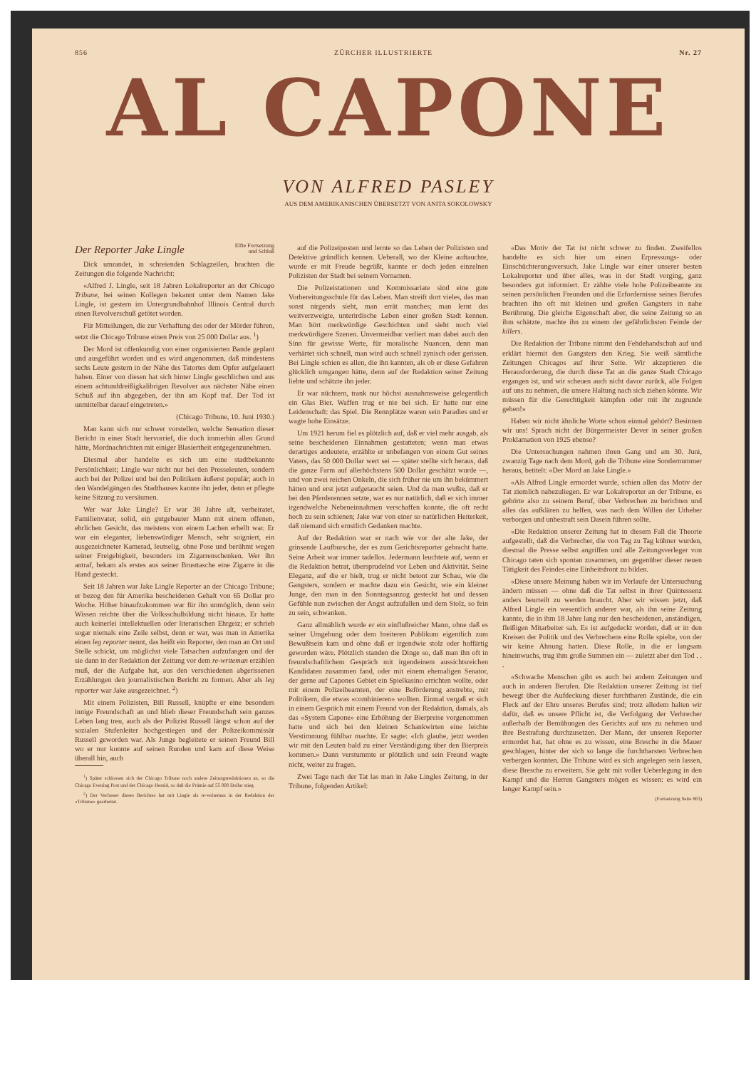856 ZÜRCHER ILLUSTRIERTE Nr. 27
AL CAPONE
VON ALFRED PASLEY
AUS DEM AMERIKANISCHEN ÜBERSETZT VON ANITA SOKOLOWSKY
Der Reporter Jake Lingle Elfte Fortsetzung
und Schluß
Dick umrandet, in schreienden Schlagzeilen, brachten die Zeitungen die folgende Nachricht:
«Alfred J. Lingle, seit 18 Jahren Lokalreporter an der Chicago Tribune, bei seinen Kollegen bekannt unter dem Namen Jake Lingle, ist gestern im Untergrundbahnhof Illinois Central durch einen Revolverschuß getötet worden.
Für Mitteilungen, die zur Verhaftung des oder der Mörder führen, setzt die Chicago Tribune einen Preis von 25 000 Dollar aus. <sup>1</sup>)
Der Mord ist offenkundig von einer organisierten Bande geplant und ausgeführt worden und es wird angenommen, daß mindestens sechs Leute gestern in der Nähe des Tatortes dem Opfer aufgelauert haben. Einer von diesen hat sich hinter Lingle geschlichen und aus einem achtunddreißigkalibrigen Revolver aus nächster Nähe einen Schuß auf ihn abgegeben, der ihn am Kopf traf. Der Tod ist unmittelbar darauf eingetreten.»
(Chicago Tribune, 10. Juni 1930.)
Man kann sich nur schwer vorstellen, welche Sensation dieser Bericht in einer Stadt hervorrief, die doch immerhin allen Grund hätte, Mordnachrichten mit einiger Blasiertheit entgegenzunehmen.
Diesmal aber handelte es sich um eine stadtbekannte Persönlichkeit; Lingle war nicht nur bei den Presseleuten, sondern auch bei der Polizei und bei den Politikern äußerst populär; auch in den Wandelgängen des Stadthauses kannte ihn jeder, denn er pflegte keine Sitzung zu versäumen.
Wer war Jake Lingle? Er war 38 Jahre alt, verheiratet, Familienvater, solid, ein gutgebauter Mann mit einem offenen, ehrlichen Gesicht, das meistens von einem Lachen erhellt war. Er war ein eleganter, liebenswürdiger Mensch, sehr soigniert, ein ausgezeichneter Kamerad, leutselig, ohne Pose und berühmt wegen seiner Freigebigkeit, besonders im Zigarrenschenken. Wer ihn antraf, bekam als erstes aus seiner Brusttasche eine Zigarre in die Hand gesteckt.
Seit 18 Jahren war Jake Lingle Reporter an der Chicago Tribune; er bezog den für Amerika bescheidenen Gehalt von 65 Dollar pro Woche. Höher hinaufzukommen war für ihn unmöglich, denn sein Wissen reichte über die Volksschulbildung nicht hinaus. Er hatte auch keinerlei intellektuellen oder literarischen Ehrgeiz; er schrieb sogar niemals eine Zeile selbst, denn er war, was man in Amerika einen leg reporter nennt, das heißt ein Reporter, den man an Ort und Stelle schickt, um möglichst viele Tatsachen aufzufangen und der sie dann in der Redaktion der Zeitung vor dem re-writeman erzählen muß, der die Aufgabe hat, aus den verschiedenen abgerissenen Erzählungen den journalistischen Bericht zu formen. Aber als leg reporter war Jake ausgezeichnet. <sup>2</sup>)
Mit einem Polizisten, Bill Russell, knüpfte er eine besonders innige Freundschaft an und blieb dieser Freundschaft sein ganzes Leben lang treu, auch als der Polizist Russell längst schon auf der sozialen Stufenleiter hochgestiegen und der Polizeikommissär Russell geworden war. Als Junge begleitete er seinen Freund Bill wo er nur konnte auf seinen Runden und kam auf diese Weise überall hin, auch
<sup>1</sup>) Später schlossen sich der Chicago Tribune noch andere Zeitungsredaktionen an, so die Chicago Evening Post und der Chicago Herald, so daß die Prämie auf 55 000 Dollar stieg.
<sup>2</sup>) Der Verfasser dieses Berichtes hat mit Lingle als re-writeman in der Redaktion der «Tribune» gearbeitet.
auf die Polizeiposten und lernte so das Leben der Polizisten und Detektive gründlich kennen. Ueberall, wo der Kleine auftauchte, wurde er mit Freude begrüßt, kannte er doch jeden einzelnen Polizisten der Stadt bei seinem Vornamen.
Die Polizeistationen und Kommissariate sind eine gute Vorbereitungsschule für das Leben. Man streift dort vieles, das man sonst nirgends sieht, man errät manches; man lernt das weitverzweigte, unterirdische Leben einer großen Stadt kennen. Man hört merkwürdige Geschichten und sieht noch viel merkwürdigere Szenen. Unvermeidbar verliert man dabei auch den Sinn für gewisse Werte, für moralische Nuancen, denn man verhärtet sich schnell, man wird auch schnell zynisch oder gerissen. Bei Lingle schien es allen, die ihn kannten, als ob er diese Gefahren glücklich umgangen hätte, denn auf der Redaktion seiner Zeitung liebte und schätzte ihn jeder.
Er war nüchtern, trank nur höchst ausnahmsweise gelegentlich ein Glas Bier. Waffen trug er nie bei sich. Er hatte nur eine Leidenschaft: das Spiel. Die Rennplätze waren sein Paradies und er wagte hohe Einsätze.
Um 1921 herum fiel es plötzlich auf, daß er viel mehr ausgab, als seine bescheidenen Einnahmen gestatteten; wenn man etwas derartiges andeutete, erzählte er unbefangen von einem Gut seines Vaters, das 50 000 Dollar wert sei — später stellte sich heraus, daß die ganze Farm auf allerhöchstens 500 Dollar geschätzt wurde —, und von zwei reichen Onkeln, die sich früher nie um ihn bekümmert hätten und erst jetzt aufgetaucht seien. Und da man wußte, daß er bei den Pferderennen setzte, war es nur natürlich, daß er sich immer irgendwelche Nebeneinnahmen verschaffen konnte, die oft recht hoch zu sein schienen; Jake war von einer so natürlichen Heiterkeit, daß niemand sich ernstlich Gedanken machte.
Auf der Redaktion war er nach wie vor der alte Jake, der grinsende Laufbursche, der es zum Gerichtsreporter gebracht hatte. Seine Arbeit war immer tadellos. Jedermann leuchtete auf, wenn er die Redaktion betrat, übersprudelnd vor Leben und Aktivität. Seine Eleganz, auf die er hielt, trug er nicht betont zur Schau, wie die Gangsters, sondern er machte dazu ein Gesicht, wie ein kleiner Junge, den man in den Sonntagsanzug gesteckt hat und dessen Gefühle nun zwischen der Angst aufzufallen und dem Stolz, so fein zu sein, schwanken.
Ganz allmählich wurde er ein einflußreicher Mann, ohne daß es seiner Umgebung oder dem breiteren Publikum eigentlich zum Bewußtsein kam und ohne daß er irgendwie stolz oder hoffärtig geworden wäre. Plötzlich standen die Dinge so, daß man ihn oft in freundschaftlichem Gespräch mit irgendeinem aussichtsreichen Kandidaten zusammen fand, oder mit einem ehemaligen Senator, der gerne auf Capones Gebiet ein Spielkasino errichten wollte, oder mit einem Polizeibeamten, der eine Beförderung anstrebte, mit Politikern, die etwas «combinieren» wollten. Einmal vergaß er sich in einem Gespräch mit einem Freund von der Redaktion, damals, als das «System Capone» eine Erhöhung der Bierpreise vorgenommen hatte und sich bei den kleinen Schankwirten eine leichte Verstimmung fühlbar machte. Er sagte: «Ich glaube, jetzt werden wir mit den Leuten bald zu einer Verständigung über den Bierpreis kommen.» Dann verstummte er plötzlich und sein Freund wagte nicht, weiter zu fragen.
Zwei Tage nach der Tat las man in Jake Lingles Zeitung, in der Tribune, folgenden Artikel:
«Das Motiv der Tat ist nicht schwer zu finden. Zweifellos handelte es sich hier um einen Erpressungs- oder Einschüchterungsversuch. Jake Lingle war einer unserer besten Lokalreporter und über alles, was in der Stadt vorging, ganz besonders gut informiert. Er zählte viele hohe Polizeibeamte zu seinen persönlichen Freunden und die Erfordernisse seines Berufes brachten ihn oft mit kleinen und großen Gangsters in nahe Berührung. Die gleiche Eigenschaft aber, die seine Zeitung so an ihm schätzte, machte ihn zu einem der gefährlichsten Feinde der killers.
Die Redaktion der Tribune nimmt den Fehdehandschuh auf und erklärt hiermit den Gangsters den Krieg. Sie weiß sämtliche Zeitungen Chicagos auf ihrer Seite. Wir akzeptieren die Herausforderung, die durch diese Tat an die ganze Stadt Chicago ergangen ist, und wir scheuen auch nicht davor zurück, alle Folgen auf uns zu nehmen, die unsere Haltung nach sich ziehen könnte. Wir müssen für die Gerechtigkeit kämpfen oder mit ihr zugrunde gehen!»
Haben wir nicht ähnliche Worte schon einmal gehört? Besinnen wir uns! Sprach nicht der Bürgermeister Dever in seiner großen Proklamation von 1925 ebenso?
Die Untersuchungen nahmen ihren Gang und am 30. Juni, zwanzig Tage nach dem Mord, gab die Tribune eine Sondernummer heraus, betitelt: «Der Mord an Jake Lingle.»
«Als Alfred Lingle ermordet wurde, schien allen das Motiv der Tat ziemlich nahezuliegen. Er war Lokalreporter an der Tribune, es gehörte also zu seinem Beruf, über Verbrechen zu berichten und alles das aufklären zu helfen, was nach dem Willen der Urheber verborgen und unbestraft sein Dasein führen sollte.
«Die Redaktion unserer Zeitung hat in diesem Fall die Theorie aufgestellt, daß die Verbrecher, die von Tag zu Tag kühner wurden, diesmal die Presse selbst angriffen und alle Zeitungsverleger von Chicago taten sich spontan zusammen, um gegenüber dieser neuen Tätigkeit des Feindes eine Einheitsfront zu bilden.
«Diese unsere Meinung haben wir im Verlaufe der Untersuchung ändern müssen — ohne daß die Tat selbst in ihrer Quintessenz anders beurteilt zu werden braucht. Aber wir wissen jetzt, daß Alfred Lingle ein wesentlich anderer war, als ihn seine Zeitung kannte, die in ihm 18 Jahre lang nur den bescheidenen, anständigen, fleißigen Mitarbeiter sah. Es ist aufgedeckt worden, daß er in den Kreisen der Politik und des Verbrechens eine Rolle spielte, von der wir keine Ahnung hatten. Diese Rolle, in die er langsam hineinwuchs, trug ihm große Summen ein — zuletzt aber den Tod . . .
«Schwache Menschen gibt es auch bei andern Zeitungen und auch in anderen Berufen. Die Redaktion unserer Zeitung ist tief bewegt über die Aufdeckung dieser furchtbaren Zustände, die ein Fleck auf der Ehre unseres Berufes sind; trotz alledem halten wir dafür, daß es unsere Pflicht ist, die Verfolgung der Verbrecher außerhalb der Bemühungen des Gerichts auf uns zu nehmen und ihre Bestrafung durchzusetzen. Der Mann, der unseren Reporter ermordet hat, hat ohne es zu wissen, eine Bresche in die Mauer geschlagen, hinter der sich so lange die furchtbarsten Verbrechen verbergen konnten. Die Tribune wird es sich angelegen sein lassen, diese Bresche zu erweitern. Sie geht mit voller Ueberlegung in den Kampf und die Herren Gangsters mögen es wissen: es wird ein langer Kampf sein.»
(Fortsetzung Seite 863)